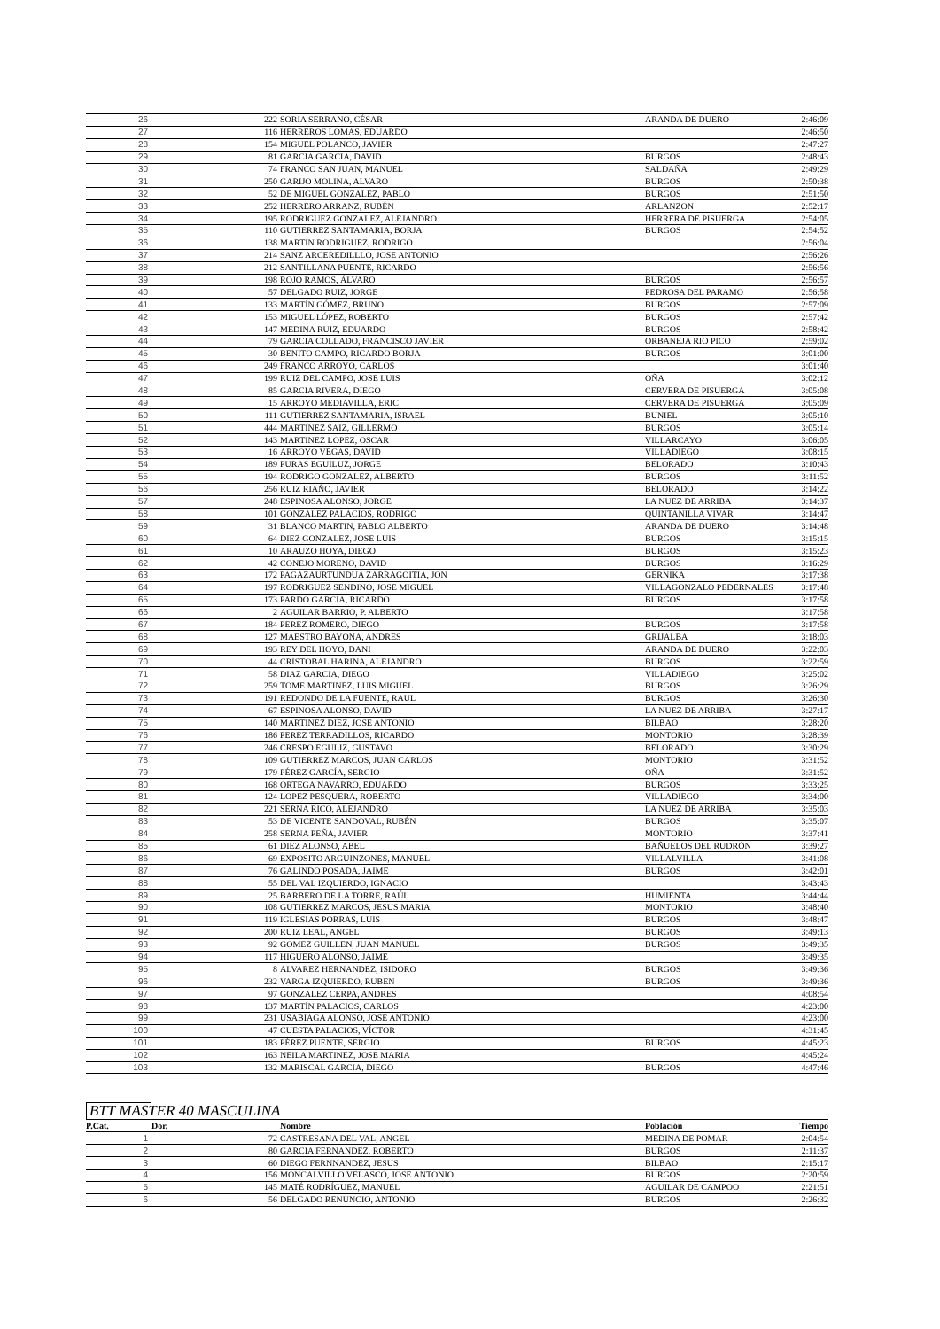| 26 | 222 | SORIA SERRANO, CÉSAR | ARANDA DE DUERO | 2:46:09 |
| 27 | 116 | HERREROS LOMAS, EDUARDO | | 2:46:50 |
| 28 | 154 | MIGUEL POLANCO, JAVIER | | 2:47:27 |
| 29 | 81 | GARCIA GARCIA, DAVID | BURGOS | 2:48:43 |
| 30 | 74 | FRANCO SAN JUAN, MANUEL | SALDAÑA | 2:49:29 |
| 31 | 250 | GARIJO MOLINA, ALVARO | BURGOS | 2:50:38 |
| 32 | 52 | DE MIGUEL GONZALEZ, PABLO | BURGOS | 2:51:50 |
| 33 | 252 | HERRERO ARRANZ, RUBÉN | ARLANZON | 2:52:17 |
| 34 | 195 | RODRIGUEZ GONZALEZ, ALEJANDRO | HERRERA DE PISUERGA | 2:54:05 |
| 35 | 110 | GUTIERREZ SANTAMARIA, BORJA | BURGOS | 2:54:52 |
| 36 | 138 | MARTIN RODRIGUEZ, RODRIGO | | 2:56:04 |
| 37 | 214 | SANZ ARCEREDILLLO, JOSE ANTONIO | | 2:56:26 |
| 38 | 212 | SANTILLANA PUENTE, RICARDO | | 2:56:56 |
| 39 | 198 | ROJO RAMOS, ÁLVARO | BURGOS | 2:56:57 |
| 40 | 57 | DELGADO RUIZ, JORGE | PEDROSA DEL PARAMO | 2:56:58 |
| 41 | 133 | MARTÍN GÓMEZ, BRUNO | BURGOS | 2:57:09 |
| 42 | 153 | MIGUEL LÓPEZ, ROBERTO | BURGOS | 2:57:42 |
| 43 | 147 | MEDINA RUIZ, EDUARDO | BURGOS | 2:58:42 |
| 44 | 79 | GARCIA COLLADO, FRANCISCO JAVIER | ORBANEJA RIO PICO | 2:59:02 |
| 45 | 30 | BENITO CAMPO, RICARDO BORJA | BURGOS | 3:01:00 |
| 46 | 249 | FRANCO ARROYO, CARLOS | | 3:01:40 |
| 47 | 199 | RUIZ DEL CAMPO, JOSE LUIS | OÑA | 3:02:12 |
| 48 | 85 | GARCIA RIVERA, DIEGO | CERVERA DE PISUERGA | 3:05:08 |
| 49 | 15 | ARROYO MEDIAVILLA, ERIC | CERVERA DE PISUERGA | 3:05:09 |
| 50 | 111 | GUTIERREZ SANTAMARIA, ISRAEL | BUNIEL | 3:05:10 |
| 51 | 444 | MARTINEZ SAIZ, GILLERMO | BURGOS | 3:05:14 |
| 52 | 143 | MARTINEZ LOPEZ, OSCAR | VILLARCAYO | 3:06:05 |
| 53 | 16 | ARROYO VEGAS, DAVID | VILLADIEGO | 3:08:15 |
| 54 | 189 | PURAS EGUILUZ, JORGE | BELORADO | 3:10:43 |
| 55 | 194 | RODRIGO GONZALEZ, ALBERTO | BURGOS | 3:11:52 |
| 56 | 256 | RUIZ RIAÑO, JAVIER | BELORADO | 3:14:22 |
| 57 | 248 | ESPINOSA ALONSO, JORGE | LA NUEZ DE ARRIBA | 3:14:37 |
| 58 | 101 | GONZALEZ PALACIOS, RODRIGO | QUINTANILLA VIVAR | 3:14:47 |
| 59 | 31 | BLANCO MARTIN, PABLO ALBERTO | ARANDA DE DUERO | 3:14:48 |
| 60 | 64 | DIEZ GONZALEZ, JOSE LUIS | BURGOS | 3:15:15 |
| 61 | 10 | ARAUZO HOYA, DIEGO | BURGOS | 3:15:23 |
| 62 | 42 | CONEJO MORENO, DAVID | BURGOS | 3:16:29 |
| 63 | 172 | PAGAZAURTUNDUA ZARRAGOITIA, JON | GERNIKA | 3:17:38 |
| 64 | 197 | RODRIGUEZ SENDINO, JOSE MIGUEL | VILLAGONZALO PEDERNALES | 3:17:48 |
| 65 | 173 | PARDO GARCIA, RICARDO | BURGOS | 3:17:58 |
| 66 | 2 | AGUILAR BARRIO, P. ALBERTO | | 3:17:58 |
| 67 | 184 | PEREZ ROMERO, DIEGO | BURGOS | 3:17:58 |
| 68 | 127 | MAESTRO BAYONA, ANDRES | GRIJALBA | 3:18:03 |
| 69 | 193 | REY DEL HOYO, DANI | ARANDA DE DUERO | 3:22:03 |
| 70 | 44 | CRISTOBAL HARINA, ALEJANDRO | BURGOS | 3:22:59 |
| 71 | 58 | DIAZ GARCIA, DIEGO | VILLADIEGO | 3:25:02 |
| 72 | 259 | TOME MARTINEZ, LUIS MIGUEL | BURGOS | 3:26:29 |
| 73 | 191 | REDONDO DE LA FUENTE, RAUL | BURGOS | 3:26:30 |
| 74 | 67 | ESPINOSA ALONSO, DAVID | LA NUEZ DE ARRIBA | 3:27:17 |
| 75 | 140 | MARTINEZ DIEZ, JOSE ANTONIO | BILBAO | 3:28:20 |
| 76 | 186 | PEREZ TERRADILLOS, RICARDO | MONTORIO | 3:28:39 |
| 77 | 246 | CRESPO EGULIZ, GUSTAVO | BELORADO | 3:30:29 |
| 78 | 109 | GUTIERREZ MARCOS, JUAN CARLOS | MONTORIO | 3:31:52 |
| 79 | 179 | PÉREZ GARCÍA, SERGIO | OÑA | 3:31:52 |
| 80 | 168 | ORTEGA NAVARRO, EDUARDO | BURGOS | 3:33:25 |
| 81 | 124 | LOPEZ PESQUERA, ROBERTO | VILLADIEGO | 3:34:00 |
| 82 | 221 | SERNA RICO, ALEJANDRO | LA NUEZ DE ARRIBA | 3:35:03 |
| 83 | 53 | DE VICENTE SANDOVAL, RUBÉN | BURGOS | 3:35:07 |
| 84 | 258 | SERNA PEÑA, JAVIER | MONTORIO | 3:37:41 |
| 85 | 61 | DIEZ ALONSO, ABEL | BAÑUELOS DEL RUDRÓN | 3:39:27 |
| 86 | 69 | EXPOSITO ARGUINZONES, MANUEL | VILLALVILLA | 3:41:08 |
| 87 | 76 | GALINDO POSADA, JAIME | BURGOS | 3:42:01 |
| 88 | 55 | DEL VAL IZQUIERDO, IGNACIO | | 3:43:43 |
| 89 | 25 | BARBERO DE LA TORRE, RAÚL | HUMIENTA | 3:44:44 |
| 90 | 108 | GUTIERREZ MARCOS, JESUS MARIA | MONTORIO | 3:48:40 |
| 91 | 119 | IGLESIAS PORRAS, LUIS | BURGOS | 3:48:47 |
| 92 | 200 | RUIZ LEAL, ANGEL | BURGOS | 3:49:13 |
| 93 | 92 | GOMEZ GUILLEN, JUAN MANUEL | BURGOS | 3:49:35 |
| 94 | 117 | HIGUERO ALONSO, JAIME | | 3:49:35 |
| 95 | 8 | ALVAREZ HERNANDEZ, ISIDORO | BURGOS | 3:49:36 |
| 96 | 232 | VARGA IZQUIERDO, RUBEN | BURGOS | 3:49:36 |
| 97 | 97 | GONZALEZ CERPA, ANDRES | | 4:08:54 |
| 98 | 137 | MARTÍN PALACIOS, CARLOS | | 4:23:00 |
| 99 | 231 | USABIAGA ALONSO, JOSE ANTONIO | | 4:23:00 |
| 100 | 47 | CUESTA PALACIOS, VÍCTOR | | 4:31:45 |
| 101 | 183 | PÉREZ PUENTE, SERGIO | BURGOS | 4:45:23 |
| 102 | 163 | NEILA MARTINEZ, JOSE MARIA | | 4:45:24 |
| 103 | 132 | MARISCAL GARCIA, DIEGO | BURGOS | 4:47:46 |
BTT MASTER 40 MASCULINA
| P.Cat. | Dor. | Nombre | Población | Tiempo |
| --- | --- | --- | --- | --- |
| 1 | 72 | CASTRESANA DEL VAL, ANGEL | MEDINA DE POMAR | 2:04:54 |
| 2 | 80 | GARCIA FERNANDEZ, ROBERTO | BURGOS | 2:11:37 |
| 3 | 60 | DIEGO FERNNANDEZ, JESUS | BILBAO | 2:15:17 |
| 4 | 156 | MONCALVILLO VELASCO, JOSE ANTONIO | BURGOS | 2:20:59 |
| 5 | 145 | MATÉ RODRÍGUEZ, MANUEL | AGUILAR DE CAMPOO | 2:21:51 |
| 6 | 56 | DELGADO RENUNCIO, ANTONIO | BURGOS | 2:26:32 |